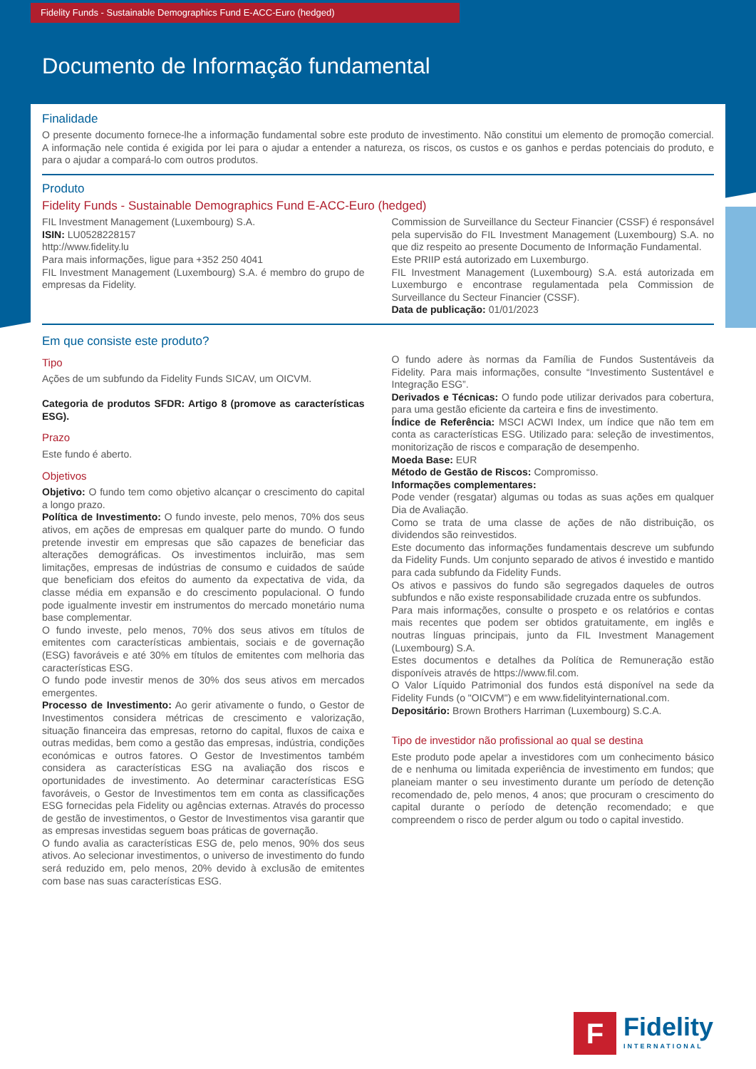Fidelity Funds - Sustainable Demographics Fund E-ACC-Euro (hedged)
Documento de Informação fundamental
Finalidade
O presente documento fornece-lhe a informação fundamental sobre este produto de investimento. Não constitui um elemento de promoção comercial. A informação nele contida é exigida por lei para o ajudar a entender a natureza, os riscos, os custos e os ganhos e perdas potenciais do produto, e para o ajudar a compará-lo com outros produtos.
Produto
Fidelity Funds - Sustainable Demographics Fund E-ACC-Euro (hedged)
FIL Investment Management (Luxembourg) S.A.
ISIN: LU0528228157
http://www.fidelity.lu
Para mais informações, ligue para +352 250 4041
FIL Investment Management (Luxembourg) S.A. é membro do grupo de empresas da Fidelity.
Commission de Surveillance du Secteur Financier (CSSF) é responsável pela supervisão do FIL Investment Management (Luxembourg) S.A. no que diz respeito ao presente Documento de Informação Fundamental.
Este PRIIP está autorizado em Luxemburgo.
FIL Investment Management (Luxembourg) S.A. está autorizada em Luxemburgo e encontrase regulamentada pela Commission de Surveillance du Secteur Financier (CSSF).
Data de publicação: 01/01/2023
Em que consiste este produto?
Tipo
Ações de um subfundo da Fidelity Funds SICAV, um OICVM.
Categoria de produtos SFDR: Artigo 8 (promove as características ESG).
Prazo
Este fundo é aberto.
Objetivos
Objetivo: O fundo tem como objetivo alcançar o crescimento do capital a longo prazo.
Política de Investimento: O fundo investe, pelo menos, 70% dos seus ativos, em ações de empresas em qualquer parte do mundo. O fundo pretende investir em empresas que são capazes de beneficiar das alterações demográficas. Os investimentos incluirão, mas sem limitações, empresas de indústrias de consumo e cuidados de saúde que beneficiam dos efeitos do aumento da expectativa de vida, da classe média em expansão e do crescimento populacional. O fundo pode igualmente investir em instrumentos do mercado monetário numa base complementar.
O fundo investe, pelo menos, 70% dos seus ativos em títulos de emitentes com características ambientais, sociais e de governação (ESG) favoráveis e até 30% em títulos de emitentes com melhoria das características ESG.
O fundo pode investir menos de 30% dos seus ativos em mercados emergentes.
Processo de Investimento: Ao gerir ativamente o fundo, o Gestor de Investimentos considera métricas de crescimento e valorização, situação financeira das empresas, retorno do capital, fluxos de caixa e outras medidas, bem como a gestão das empresas, indústria, condições económicas e outros fatores. O Gestor de Investimentos também considera as características ESG na avaliação dos riscos e oportunidades de investimento. Ao determinar características ESG favoráveis, o Gestor de Investimentos tem em conta as classificações ESG fornecidas pela Fidelity ou agências externas. Através do processo de gestão de investimentos, o Gestor de Investimentos visa garantir que as empresas investidas seguem boas práticas de governação.
O fundo avalia as características ESG de, pelo menos, 90% dos seus ativos. Ao selecionar investimentos, o universo de investimento do fundo será reduzido em, pelo menos, 20% devido à exclusão de emitentes com base nas suas características ESG.
O fundo adere às normas da Família de Fundos Sustentáveis da Fidelity. Para mais informações, consulte “Investimento Sustentável e Integração ESG”.
Derivados e Técnicas: O fundo pode utilizar derivados para cobertura, para uma gestão eficiente da carteira e fins de investimento.
Índice de Referência: MSCI ACWI Index, um índice que não tem em conta as características ESG. Utilizado para: seleção de investimentos, monitorização de riscos e comparação de desempenho.
Moeda Base: EUR
Método de Gestão de Riscos: Compromisso.
Informações complementares:
Pode vender (resgatar) algumas ou todas as suas ações em qualquer Dia de Avaliação.
Como se trata de uma classe de ações de não distribuição, os dividendos são reinvestidos.
Este documento das informações fundamentais descreve um subfundo da Fidelity Funds. Um conjunto separado de ativos é investido e mantido para cada subfundo da Fidelity Funds.
Os ativos e passivos do fundo são segregados daqueles de outros subfundos e não existe responsabilidade cruzada entre os subfundos.
Para mais informações, consulte o prospeto e os relatórios e contas mais recentes que podem ser obtidos gratuitamente, em inglês e noutras línguas principais, junto da FIL Investment Management (Luxembourg) S.A.
Estes documentos e detalhes da Política de Remuneração estão disponíveis através de https://www.fil.com.
O Valor Líquido Patrimonial dos fundos está disponível na sede da Fidelity Funds (o "OICVM") e em www.fidelityinternational.com.
Depositário: Brown Brothers Harriman (Luxembourg) S.C.A.
Tipo de investidor não profissional ao qual se destina
Este produto pode apelar a investidores com um conhecimento básico de e nenhuma ou limitada experiência de investimento em fundos; que planeiam manter o seu investimento durante um período de detenção recomendado de, pelo menos, 4 anos; que procuram o crescimento do capital durante o período de detenção recomendado; e que compreendem o risco de perder algum ou todo o capital investido.
F
Fidelity
INTERNATIONAL